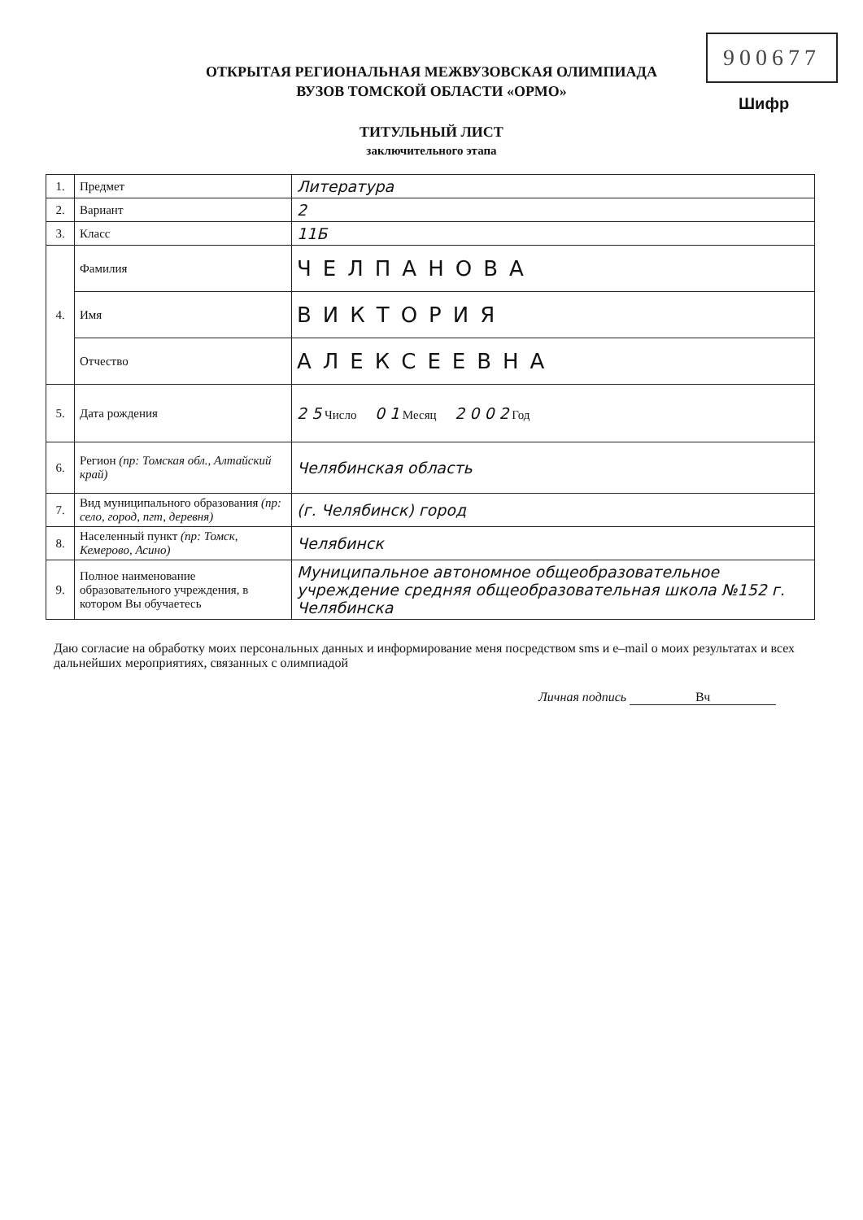900677
Шифр
ОТКРЫТАЯ РЕГИОНАЛЬНАЯ МЕЖВУЗОВСКАЯ ОЛИМПИАДА
ВУЗОВ ТОМСКОЙ ОБЛАСТИ «ОРМО»
ТИТУЛЬНЫЙ ЛИСТ
заключительного этапа
| 1. | Предмет | Литература |
| 2. | Вариант | 2 |
| 3. | Класс | 11Б |
| 4. | Фамилия | ЧЕЛПАНОВА |
| | Имя | ВИКТОРИЯ |
| | Отчество | АЛЕКСЕЕВНА |
| 5. | Дата рождения | 2 5 Число 0 1 Месяц 2 0 0 2 Год |
| 6. | Регион (пр: Томская обл., Алтайский край) | Челябинская область |
| 7. | Вид муниципального образования (пр: село, город, пгт, деревня) | (г. Челябинск) город |
| 8. | Населенный пункт (пр: Томск, Кемерово, Асино) | Челябинск |
| 9. | Полное наименование образовательного учреждения, в котором Вы обучаетесь | Муниципальное автономное общеобразовательное учреждение средняя общеобразовательная школа №152 г. Челябинска |
Даю согласие на обработку моих персональных данных и информирование меня посредством sms и e–mail о моих результатах и всех дальнейших мероприятиях, связанных с олимпиадой
Личная подпись Вч